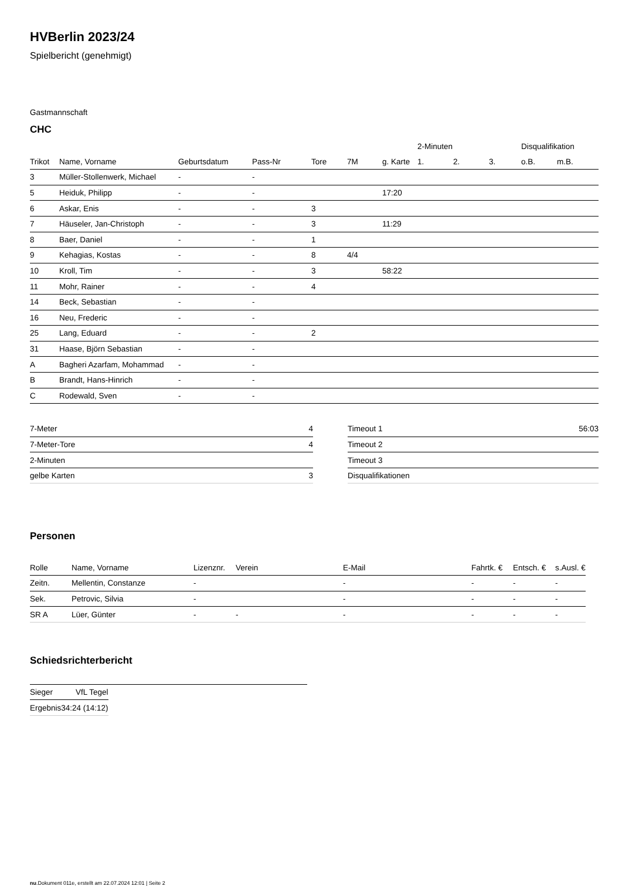HVBerlin 2023/24
Spielbericht (genehmigt)
Gastmannschaft
CHC
| | | | | | | | 2-Minuten | | | Disqualifikation | |
| --- | --- | --- | --- | --- | --- | --- | --- | --- | --- | --- | --- |
| Trikot | Name, Vorname | Geburtsdatum | Pass-Nr | Tore | 7M | g. Karte | 1. | 2. | 3. | o.B. | m.B. |
| 3 | Müller-Stollenwerk, Michael | - | - | | | | | | | | |
| 5 | Heiduk, Philipp | - | - | | | 17:20 | | | | | |
| 6 | Askar, Enis | - | - | 3 | | | | | | | |
| 7 | Häuseler, Jan-Christoph | - | - | 3 | | 11:29 | | | | | |
| 8 | Baer, Daniel | - | - | 1 | | | | | | | |
| 9 | Kehagias, Kostas | - | - | 8 | 4/4 | | | | | | |
| 10 | Kroll, Tim | - | - | 3 | | 58:22 | | | | | |
| 11 | Mohr, Rainer | - | - | 4 | | | | | | | |
| 14 | Beck, Sebastian | - | - | | | | | | | | |
| 16 | Neu, Frederic | - | - | | | | | | | | |
| 25 | Lang, Eduard | - | - | 2 | | | | | | | |
| 31 | Haase, Björn Sebastian | - | - | | | | | | | | |
| A | Bagheri Azarfam, Mohammad | - | - | | | | | | | | |
| B | Brandt, Hans-Hinrich | - | - | | | | | | | | |
| C | Rodewald, Sven | - | - | | | | | | | | |
| 7-Meter | 4 |
| 7-Meter-Tore | 4 |
| 2-Minuten | |
| gelbe Karten | 3 |
| Timeout 1 | 56:03 |
| Timeout 2 | |
| Timeout 3 | |
| Disqualifikationen | |
Personen
| Rolle | Name, Vorname | Lizenznr. | Verein | E-Mail | Fahrtk. € | Entsch. € | s.Ausl. € |
| --- | --- | --- | --- | --- | --- | --- | --- |
| Zeitn. | Mellentin, Constanze | - | | - | - | - | - |
| Sek. | Petrovic, Silvia | - | | - | - | - | - |
| SR A | Lüer, Günter | - | - | - | - | - | - |
Schiedsrichterbericht
| Sieger | VfL Tegel |
| Ergebnis | 34:24 (14:12) |
nu.Dokument 011e, erstellt am 22.07.2024 12:01 | Seite 2